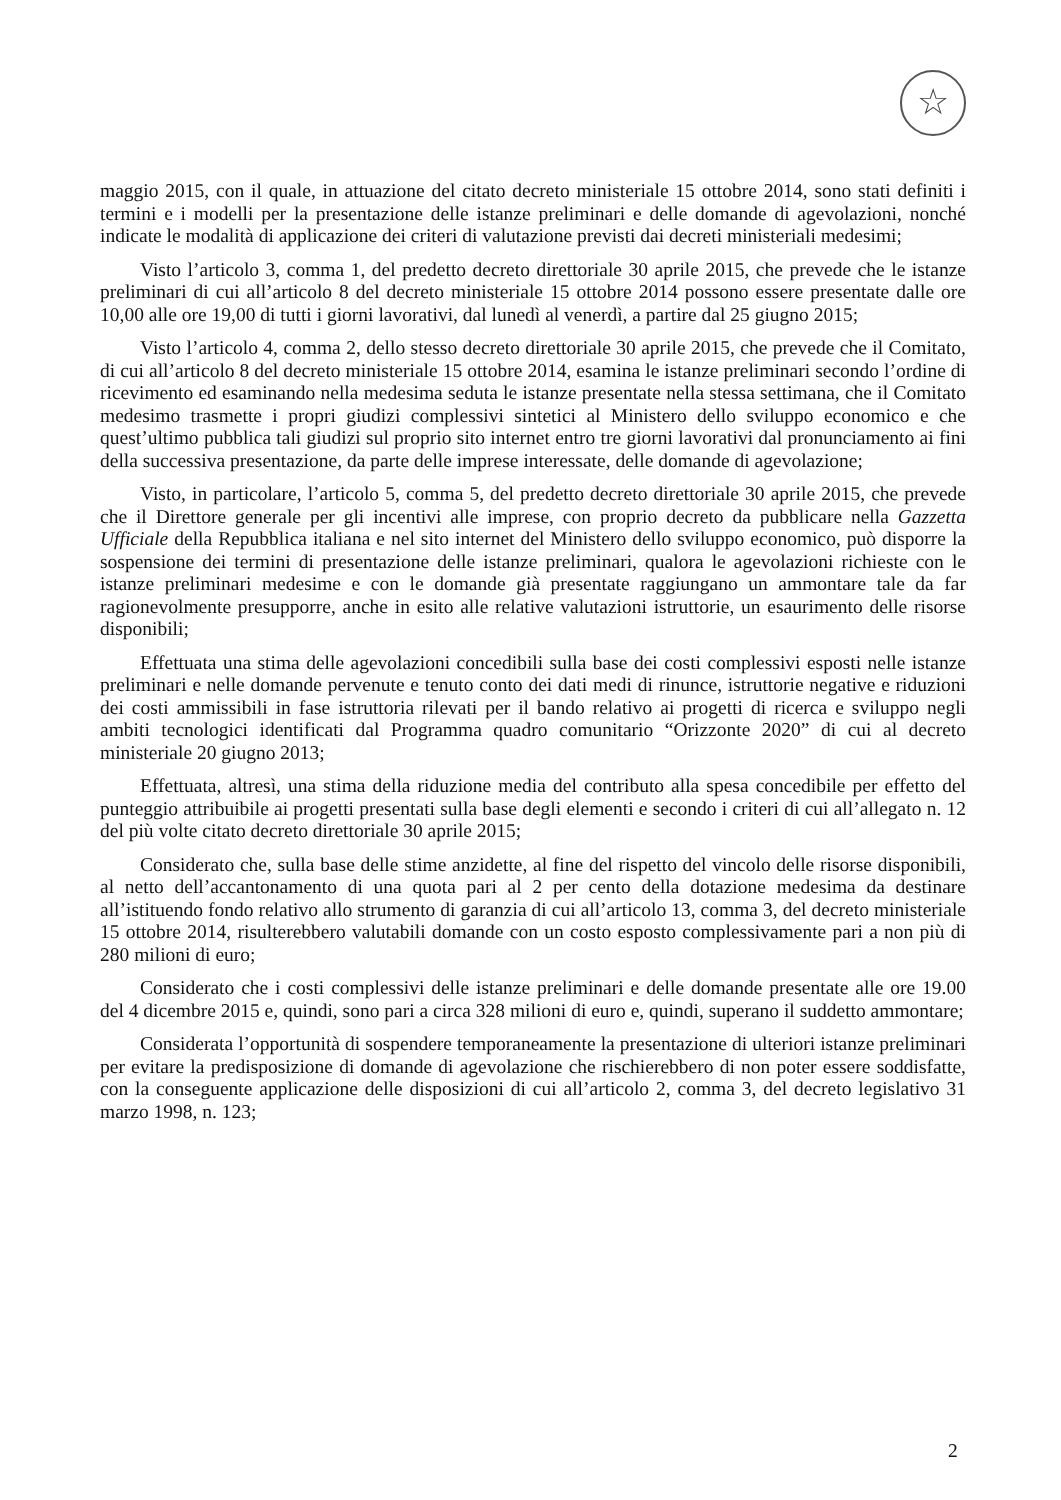☆
maggio 2015, con il quale, in attuazione del citato decreto ministeriale 15 ottobre 2014, sono stati definiti i termini e i modelli per la presentazione delle istanze preliminari e delle domande di agevolazioni, nonché indicate le modalità di applicazione dei criteri di valutazione previsti dai decreti ministeriali medesimi;
Visto l’articolo 3, comma 1, del predetto decreto direttoriale 30 aprile 2015, che prevede che le istanze preliminari di cui all’articolo 8 del decreto ministeriale 15 ottobre 2014 possono essere presentate dalle ore 10,00 alle ore 19,00 di tutti i giorni lavorativi, dal lunedì al venerdì, a partire dal 25 giugno 2015;
Visto l’articolo 4, comma 2, dello stesso decreto direttoriale 30 aprile 2015, che prevede che il Comitato, di cui all’articolo 8 del decreto ministeriale 15 ottobre 2014, esamina le istanze preliminari secondo l’ordine di ricevimento ed esaminando nella medesima seduta le istanze presentate nella stessa settimana, che il Comitato medesimo trasmette i propri giudizi complessivi sintetici al Ministero dello sviluppo economico e che quest’ultimo pubblica tali giudizi sul proprio sito internet entro tre giorni lavorativi dal pronunciamento ai fini della successiva presentazione, da parte delle imprese interessate, delle domande di agevolazione;
Visto, in particolare, l’articolo 5, comma 5, del predetto decreto direttoriale 30 aprile 2015, che prevede che il Direttore generale per gli incentivi alle imprese, con proprio decreto da pubblicare nella Gazzetta Ufficiale della Repubblica italiana e nel sito internet del Ministero dello sviluppo economico, può disporre la sospensione dei termini di presentazione delle istanze preliminari, qualora le agevolazioni richieste con le istanze preliminari medesime e con le domande già presentate raggiungano un ammontare tale da far ragionevolmente presupporre, anche in esito alle relative valutazioni istruttorie, un esaurimento delle risorse disponibili;
Effettuata una stima delle agevolazioni concedibili sulla base dei costi complessivi esposti nelle istanze preliminari e nelle domande pervenute e tenuto conto dei dati medi di rinunce, istruttorie negative e riduzioni dei costi ammissibili in fase istruttoria rilevati per il bando relativo ai progetti di ricerca e sviluppo negli ambiti tecnologici identificati dal Programma quadro comunitario “Orizzonte 2020” di cui al decreto ministeriale 20 giugno 2013;
Effettuata, altresì, una stima della riduzione media del contributo alla spesa concedibile per effetto del punteggio attribuibile ai progetti presentati sulla base degli elementi e secondo i criteri di cui all’allegato n. 12 del più volte citato decreto direttoriale 30 aprile 2015;
Considerato che, sulla base delle stime anzidette, al fine del rispetto del vincolo delle risorse disponibili, al netto dell’accantonamento di una quota pari al 2 per cento della dotazione medesima da destinare all’istituendo fondo relativo allo strumento di garanzia di cui all’articolo 13, comma 3, del decreto ministeriale 15 ottobre 2014, risulterebbero valutabili domande con un costo esposto complessivamente pari a non più di 280 milioni di euro;
Considerato che i costi complessivi delle istanze preliminari e delle domande presentate alle ore 19.00 del 4 dicembre 2015 e, quindi, sono pari a circa 328 milioni di euro e, quindi, superano il suddetto ammontare;
Considerata l’opportunità di sospendere temporaneamente la presentazione di ulteriori istanze preliminari per evitare la predisposizione di domande di agevolazione che rischierebbero di non poter essere soddisfatte, con la conseguente applicazione delle disposizioni di cui all’articolo 2, comma 3, del decreto legislativo 31 marzo 1998, n. 123;
2